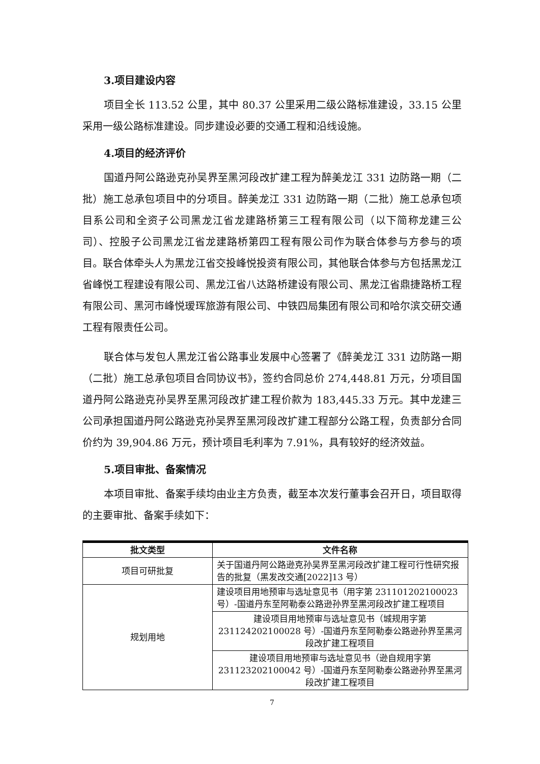3.项目建设内容
项目全长 113.52 公里，其中 80.37 公里采用二级公路标准建设，33.15 公里采用一级公路标准建设。同步建设必要的交通工程和沿线设施。
4.项目的经济评价
国道丹阿公路逊克孙吴界至黑河段改扩建工程为醉美龙江 331 边防路一期（二批）施工总承包项目中的分项目。醉美龙江 331 边防路一期（二批）施工总承包项目系公司和全资子公司黑龙江省龙建路桥第三工程有限公司（以下简称龙建三公司）、控股子公司黑龙江省龙建路桥第四工程有限公司作为联合体参与方参与的项目。联合体牵头人为黑龙江省交投峰悦投资有限公司，其他联合体参与方包括黑龙江省峰悦工程建设有限公司、黑龙江省八达路桥建设有限公司、黑龙江省鼎捷路桥工程有限公司、黑河市峰悦瑷珲旅游有限公司、中铁四局集团有限公司和哈尔滨交研交通工程有限责任公司。
联合体与发包人黑龙江省公路事业发展中心签署了《醉美龙江 331 边防路一期（二批）施工总承包项目合同协议书》，签约合同总价 274,448.81 万元，分项目国道丹阿公路逊克孙吴界至黑河段改扩建工程价款为 183,445.33 万元。其中龙建三公司承担国道丹阿公路逊克孙吴界至黑河段改扩建工程部分公路工程，负责部分合同价约为 39,904.86 万元，预计项目毛利率为 7.91%，具有较好的经济效益。
5.项目审批、备案情况
本项目审批、备案手续均由业主方负责，截至本次发行董事会召开日，项目取得的主要审批、备案手续如下：
| 批文类型 | 文件名称 |
| --- | --- |
| 项目可研批复 | 关于国道丹阿公路逊克孙吴界至黑河段改扩建工程可行性研究报告的批复（黑发改交通[2022]13 号） |
| 规划用地 | 建设项目用地预审与选址意见书（用字第 231101202100023 号）-国道丹东至阿勒泰公路逊孙界至黑河段改扩建工程项目 |
| | 建设项目用地预审与选址意见书（城规用字第 231124202100028 号）-国道丹东至阿勒泰公路逊孙界至黑河段改扩建工程项目 |
| | 建设项目用地预审与选址意见书（逊自规用字第 231123202100042 号）-国道丹东至阿勒泰公路逊孙界至黑河段改扩建工程项目 |
7